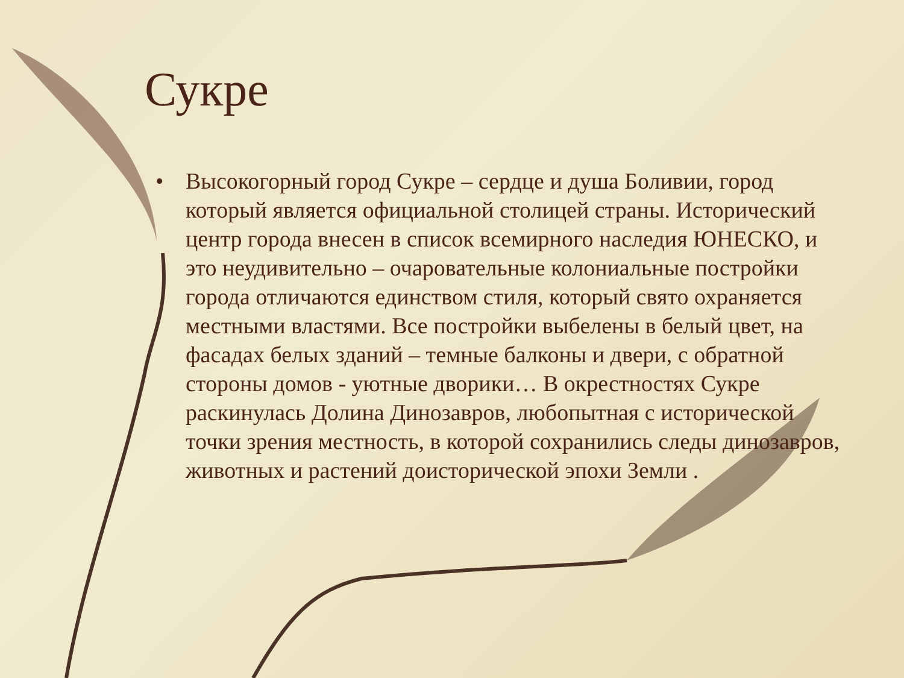Сукре
• Высокогорный город Сукре – сердце и душа Боливии, город который является официальной столицей страны. Исторический центр города внесен в список всемирного наследия ЮНЕСКО, и это неудивительно – очаровательные колониальные постройки города отличаются единством стиля, который свято охраняется местными властями. Все постройки выбелены в белый цвет, на фасадах белых зданий – темные балконы и двери, с обратной стороны домов - уютные дворики… В окрестностях Сукре раскинулась Долина Динозавров, любопытная с исторической точки зрения местность, в которой сохранились следы динозавров, животных и растений доисторической эпохи Земли .